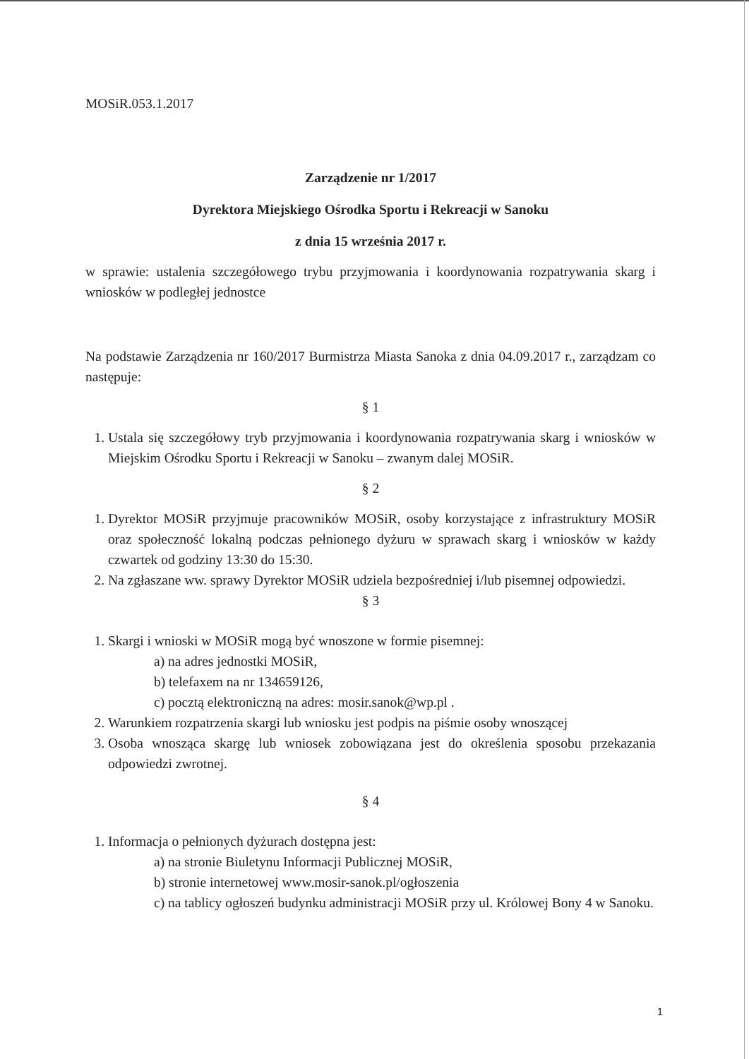MOSiR.053.1.2017
Zarządzenie nr 1/2017
Dyrektora Miejskiego Ośrodka Sportu i Rekreacji w Sanoku
z dnia 15 września 2017 r.
w sprawie: ustalenia szczegółowego trybu przyjmowania i koordynowania rozpatrywania skarg i wniosków w podległej jednostce
Na podstawie Zarządzenia nr 160/2017 Burmistrza Miasta Sanoka z dnia 04.09.2017 r., zarządzam co następuje:
§ 1
1. Ustala się szczegółowy tryb przyjmowania i koordynowania rozpatrywania skarg i wniosków w Miejskim Ośrodku Sportu i Rekreacji w Sanoku – zwanym dalej MOSiR.
§ 2
1. Dyrektor MOSiR przyjmuje pracowników MOSiR, osoby korzystające z infrastruktury MOSiR oraz społeczność lokalną podczas pełnionego dyżuru w sprawach skarg i wniosków w każdy czwartek od godziny 13:30 do 15:30.
2. Na zgłaszane ww. sprawy Dyrektor MOSiR udziela bezpośredniej i/lub pisemnej odpowiedzi.
§ 3
1. Skargi i wnioski w MOSiR mogą być wnoszone w formie pisemnej:
a) na adres jednostki MOSiR,
b) telefaxem na nr 134659126,
c) pocztą elektroniczną na adres: mosir.sanok@wp.pl .
2. Warunkiem rozpatrzenia skargi lub wniosku jest podpis na piśmie osoby wnoszącej
3. Osoba wnosząca skargę lub wniosek zobowiązana jest do określenia sposobu przekazania odpowiedzi zwrotnej.
§ 4
1. Informacja o pełnionych dyżurach dostępna jest:
a) na stronie Biuletynu Informacji Publicznej MOSiR,
b) stronie internetowej www.mosir-sanok.pl/ogłoszenia
c) na tablicy ogłoszeń budynku administracji MOSiR przy ul. Królowej Bony 4 w Sanoku.
1